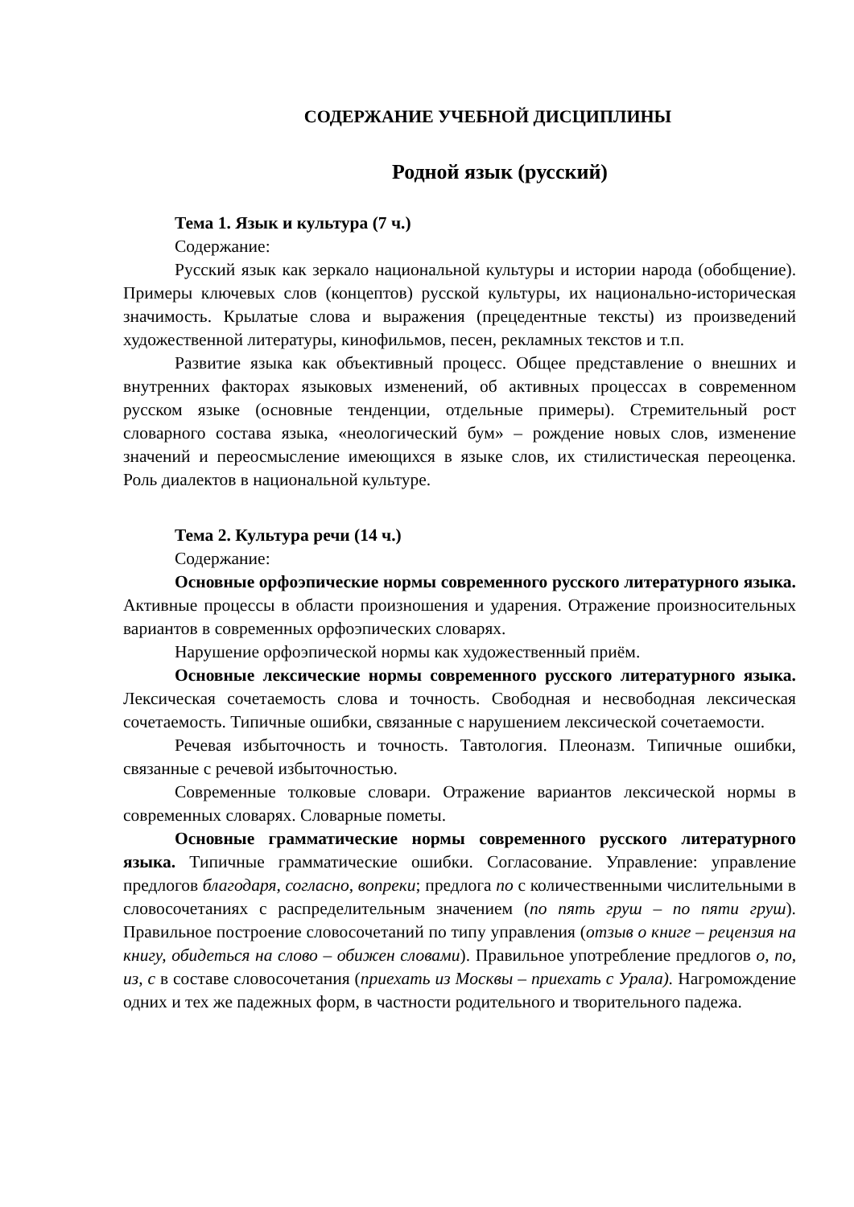СОДЕРЖАНИЕ УЧЕБНОЙ ДИСЦИПЛИНЫ
Родной язык (русский)
Тема 1. Язык и культура (7 ч.)
Содержание:
Русский язык как зеркало национальной культуры и истории народа (обобщение). Примеры ключевых слов (концептов) русской культуры, их национально-историческая значимость. Крылатые слова и выражения (прецедентные тексты) из произведений художественной литературы, кинофильмов, песен, рекламных текстов и т.п.
Развитие языка как объективный процесс. Общее представление о внешних и внутренних факторах языковых изменений, об активных процессах в современном русском языке (основные тенденции, отдельные примеры). Стремительный рост словарного состава языка, «неологический бум» – рождение новых слов, изменение значений и переосмысление имеющихся в языке слов, их стилистическая переоценка. Роль диалектов в национальной культуре.
Тема 2. Культура речи (14 ч.)
Содержание:
Основные орфоэпические нормы современного русского литературного языка. Активные процессы в области произношения и ударения. Отражение произносительных вариантов в современных орфоэпических словарях.
Нарушение орфоэпической нормы как художественный приём.
Основные лексические нормы современного русского литературного языка. Лексическая сочетаемость слова и точность. Свободная и несвободная лексическая сочетаемость. Типичные ошибки, связанные с нарушением лексической сочетаемости.
Речевая избыточность и точность. Тавтология. Плеоназм. Типичные ошибки, связанные с речевой избыточностью.
Современные толковые словари. Отражение вариантов лексической нормы в современных словарях. Словарные пометы.
Основные грамматические нормы современного русского литературного языка. Типичные грамматические ошибки. Согласование. Управление: управление предлогов благодаря, согласно, вопреки; предлога по с количественными числительными в словосочетаниях с распределительным значением (по пять груш – по пяти груш). Правильное построение словосочетаний по типу управления (отзыв о книге – рецензия на книгу, обидеться на слово – обижен словами). Правильное употребление предлогов о, по, из, с в составе словосочетания (приехать из Москвы – приехать с Урала). Нагромождение одних и тех же падежных форм, в частности родительного и творительного падежа.